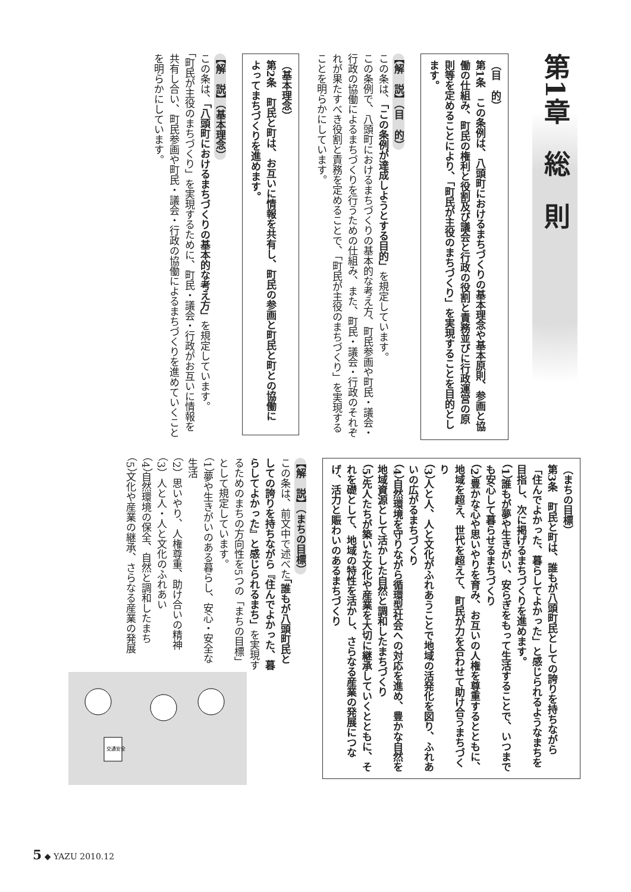第1章　総　則
（目　的）
第1条　この条例は、八頭町におけるまちづくりの基本理念や基本原則、参画と協働の仕組み、町民の権利と役割及び議会と行政の役割と責務並びに行政運営の原則等を定めることにより、「町民が主役のまちづくり」を実現することを目的とします。
【解　説】（目　的）
この条は、「この条例が達成しようとする目的」を規定しています。
この条例で、八頭町におけるまちづくりの基本的な考え方、町民参画や町民・議会・行政の協働によるまちづくりを行うための仕組み、また、町民・議会・行政のそれぞれが果たすべき役割と責務を定めることで、「町民が主役のまちづくり」を実現することを明らかにしています。
（基本理念）
第2条　町民と町は、お互いに情報を共有し、町民の参画と町民と町との協働によってまちづくりを進めます。
【解　説】（基本理念）
この条は、「八頭町におけるまちづくりの基本的な考え方」を規定しています。
「町民が主役のまちづくり」を実現するために、町民・議会・行政がお互いに情報を共有し合い、町民参画や町民・議会・行政の協働によるまちづくりを進めていくことを明らかにしています。
（まちの目標）
第3条　町民と町は、誰もが八頭町民としての誇りを持ちながら「住んでよかった、暮らしてよかった」と感じられるようなまちを目指し、次に掲げるまちづくりを進めます。
（1）誰もが夢や生きがい、安らぎをもって生活することで、いつまでも安心して暮らせるまちづくり
（2）豊かな心や思いやりを育み、お互いの人権を尊重するとともに、地域を超え、世代を超えて、町民が力を合わせて助け合うまちづくり
（3）人と人、人と文化がふれあうことで地域の活発化を図り、ふれあいの広がるまちづくり
（4）自然環境を守りながら循環型社会への対応を進め、豊かな自然を地域資源として活かした自然と調和したまちづくり
（5）先人たちが築いた文化や産業を大切に継承していくとともに、それを礎として、地域の特性を活かし、さらなる産業の発展につなげ、活力と賑わいのあるまちづくり
【解　説】（まちの目標）
この条は、前文中で述べた「誰もが八頭町民としての誇りを持ちながら『住んでよかった、暮らしてよかった』と感じられるまち」を実現するためのまちの方向性を5つの「まちの目標」として規定しています。
（1）夢や生きがいのある暮らし、安心・安全な生活
（2）思いやり、人権尊重、助け合いの精神
（3）人と人・人と文化のふれあい
（4）自然環境の保全、自然と調和したまち
（5）文化や産業の継承、さらなる産業の発展
交通安全
5 ◆ YAZU 2010.12